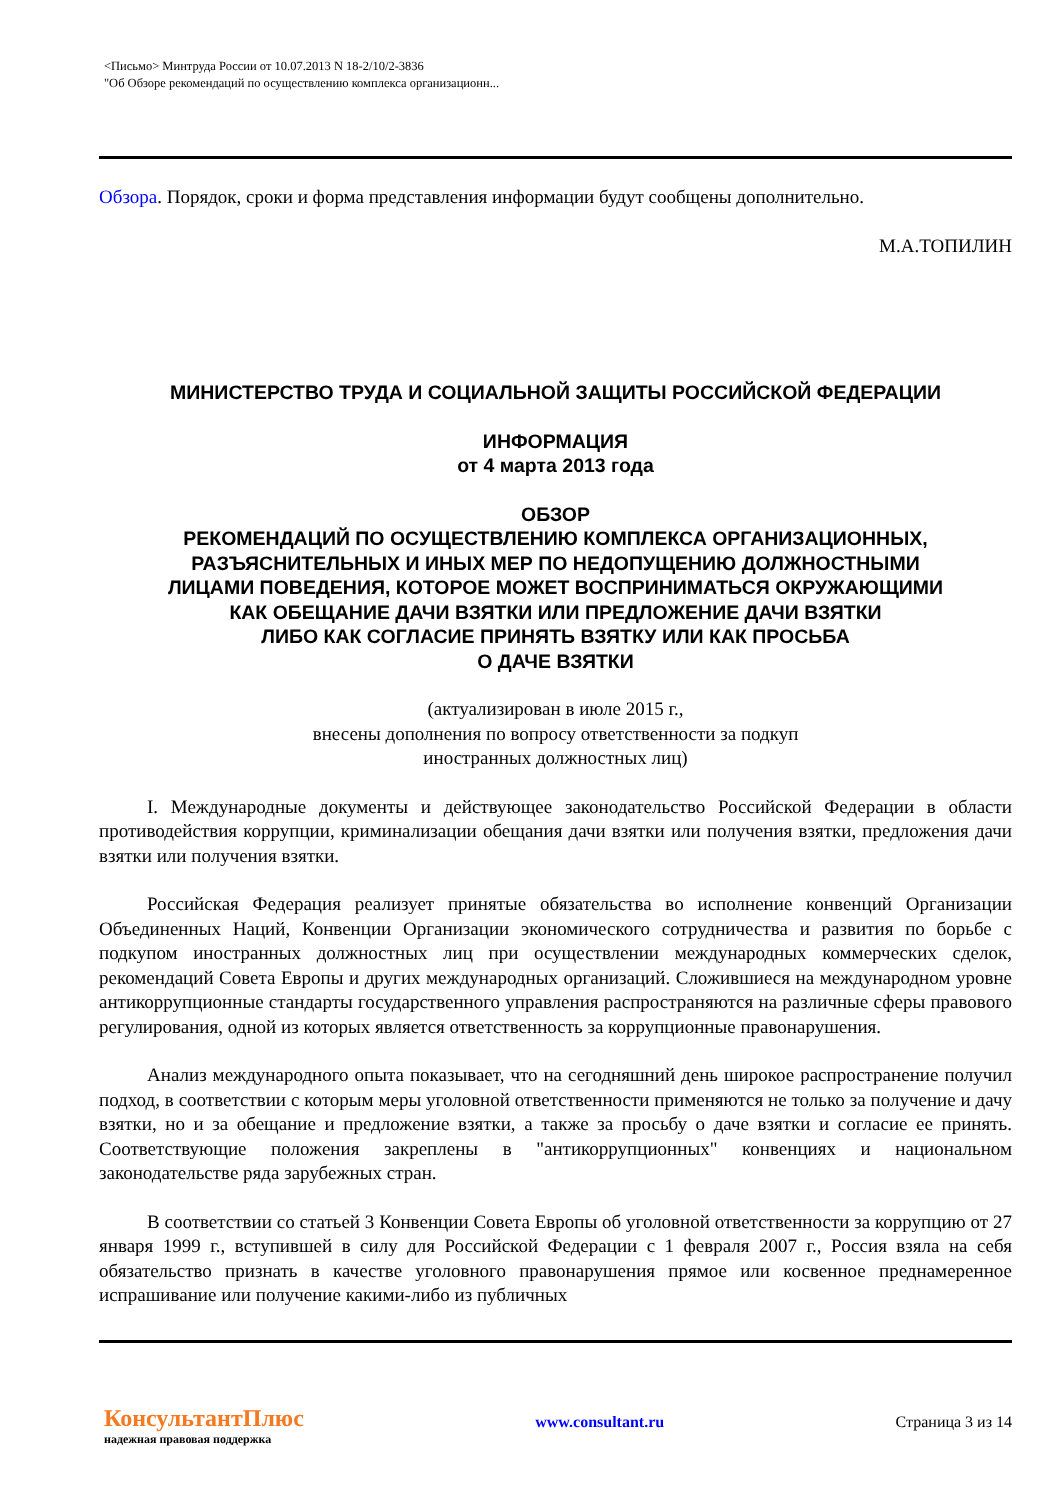<Письмо> Минтруда России от 10.07.2013 N 18-2/10/2-3836
"Об Обзоре рекомендаций по осуществлению комплекса организационн...
Обзора. Порядок, сроки и форма представления информации будут сообщены дополнительно.
М.А.ТОПИЛИН
МИНИСТЕРСТВО ТРУДА И СОЦИАЛЬНОЙ ЗАЩИТЫ РОССИЙСКОЙ ФЕДЕРАЦИИ
ИНФОРМАЦИЯ
от 4 марта 2013 года
ОБЗОР
РЕКОМЕНДАЦИЙ ПО ОСУЩЕСТВЛЕНИЮ КОМПЛЕКСА ОРГАНИЗАЦИОННЫХ,
РАЗЪЯСНИТЕЛЬНЫХ И ИНЫХ МЕР ПО НЕДОПУЩЕНИЮ ДОЛЖНОСТНЫМИ
ЛИЦАМИ ПОВЕДЕНИЯ, КОТОРОЕ МОЖЕТ ВОСПРИНИМАТЬСЯ ОКРУЖАЮЩИМИ
КАК ОБЕЩАНИЕ ДАЧИ ВЗЯТКИ ИЛИ ПРЕДЛОЖЕНИЕ ДАЧИ ВЗЯТКИ
ЛИБО КАК СОГЛАСИЕ ПРИНЯТЬ ВЗЯТКУ ИЛИ КАК ПРОСЬБА
О ДАЧЕ ВЗЯТКИ
(актуализирован в июле 2015 г.,
внесены дополнения по вопросу ответственности за подкуп
иностранных должностных лиц)
I. Международные документы и действующее законодательство Российской Федерации в области противодействия коррупции, криминализации обещания дачи взятки или получения взятки, предложения дачи взятки или получения взятки.
Российская Федерация реализует принятые обязательства во исполнение конвенций Организации Объединенных Наций, Конвенции Организации экономического сотрудничества и развития по борьбе с подкупом иностранных должностных лиц при осуществлении международных коммерческих сделок, рекомендаций Совета Европы и других международных организаций. Сложившиеся на международном уровне антикоррупционные стандарты государственного управления распространяются на различные сферы правового регулирования, одной из которых является ответственность за коррупционные правонарушения.
Анализ международного опыта показывает, что на сегодняшний день широкое распространение получил подход, в соответствии с которым меры уголовной ответственности применяются не только за получение и дачу взятки, но и за обещание и предложение взятки, а также за просьбу о даче взятки и согласие ее принять. Соответствующие положения закреплены в "антикоррупционных" конвенциях и национальном законодательстве ряда зарубежных стран.
В соответствии со статьей 3 Конвенции Совета Европы об уголовной ответственности за коррупцию от 27 января 1999 г., вступившей в силу для Российской Федерации с 1 февраля 2007 г., Россия взяла на себя обязательство признать в качестве уголовного правонарушения прямое или косвенное преднамеренное испрашивание или получение какими-либо из публичных
КонсультантПлюс
надежная правовая поддержка
www.consultant.ru Страница 3 из 14